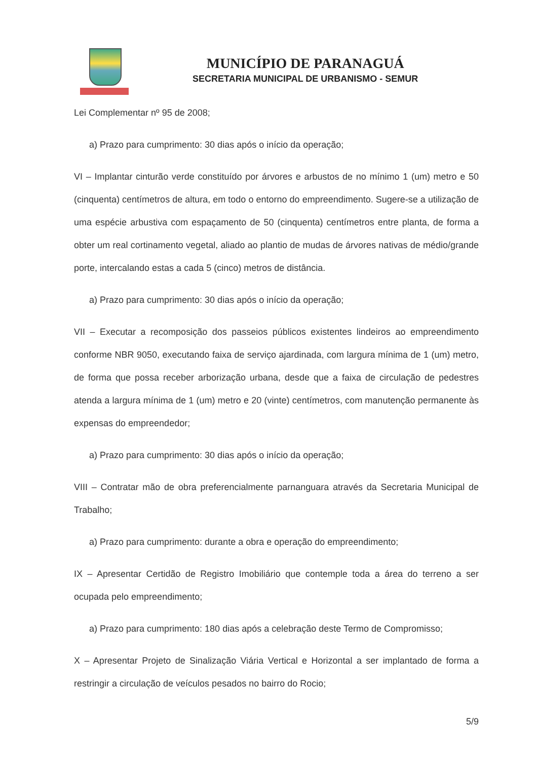MUNICÍPIO DE PARANAGUÁ
SECRETARIA MUNICIPAL DE URBANISMO - SEMUR
Lei Complementar nº 95 de 2008;
a) Prazo para cumprimento: 30 dias após o início da operação;
VI – Implantar cinturão verde constituído por árvores e arbustos de no mínimo 1 (um) metro e 50 (cinquenta) centímetros de altura, em todo o entorno do empreendimento. Sugere-se a utilização de uma espécie arbustiva com espaçamento de 50 (cinquenta) centímetros entre planta, de forma a obter um real cortinamento vegetal, aliado ao plantio de mudas de árvores nativas de médio/grande porte, intercalando estas a cada 5 (cinco) metros de distância.
a) Prazo para cumprimento: 30 dias após o início da operação;
VII – Executar a recomposição dos passeios públicos existentes lindeiros ao empreendimento conforme NBR 9050, executando faixa de serviço ajardinada, com largura mínima de 1 (um) metro, de forma que possa receber arborização urbana, desde que a faixa de circulação de pedestres atenda a largura mínima de 1 (um) metro e 20 (vinte) centímetros, com manutenção permanente às expensas do empreendedor;
a) Prazo para cumprimento: 30 dias após o início da operação;
VIII – Contratar mão de obra preferencialmente parnanguara através da Secretaria Municipal de Trabalho;
a) Prazo para cumprimento: durante a obra e operação do empreendimento;
IX – Apresentar Certidão de Registro Imobiliário que contemple toda a área do terreno a ser ocupada pelo empreendimento;
a) Prazo para cumprimento: 180 dias após a celebração deste Termo de Compromisso;
X – Apresentar Projeto de Sinalização Viária Vertical e Horizontal a ser implantado de forma a restringir a circulação de veículos pesados no bairro do Rocio;
5/9